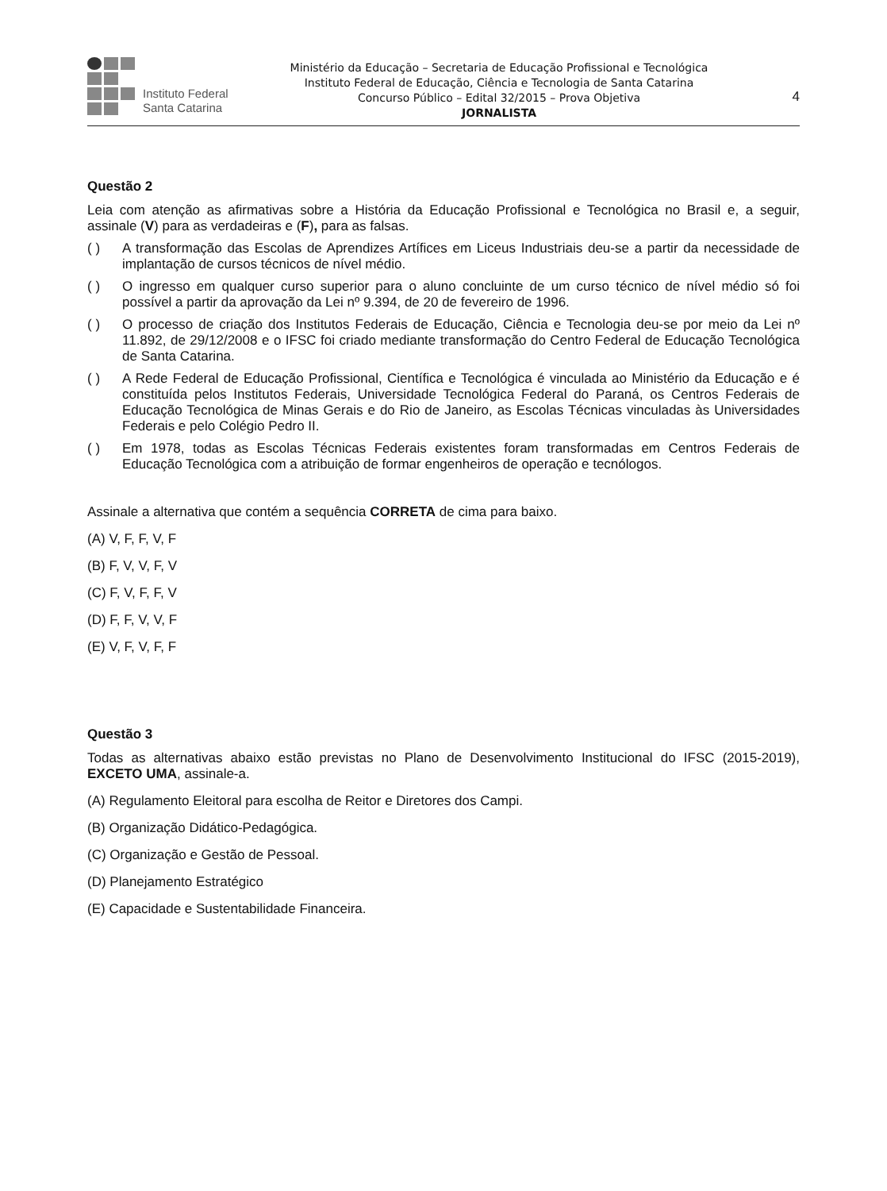Instituto Federal
Santa Catarina
Ministério da Educação – Secretaria de Educação Profissional e Tecnológica
Instituto Federal de Educação, Ciência e Tecnologia de Santa Catarina
Concurso Público – Edital 32/2015 – Prova Objetiva
JORNALISTA
4
Questão 2
Leia com atenção as afirmativas sobre a História da Educação Profissional e Tecnológica no Brasil e, a seguir, assinale (V) para as verdadeiras e (F), para as falsas.
( ) A transformação das Escolas de Aprendizes Artífices em Liceus Industriais deu-se a partir da necessidade de implantação de cursos técnicos de nível médio.
( ) O ingresso em qualquer curso superior para o aluno concluinte de um curso técnico de nível médio só foi possível a partir da aprovação da Lei nº 9.394, de 20 de fevereiro de 1996.
( ) O processo de criação dos Institutos Federais de Educação, Ciência e Tecnologia deu-se por meio da Lei nº 11.892, de 29/12/2008 e o IFSC foi criado mediante transformação do Centro Federal de Educação Tecnológica de Santa Catarina.
( ) A Rede Federal de Educação Profissional, Científica e Tecnológica é vinculada ao Ministério da Educação e é constituída pelos Institutos Federais, Universidade Tecnológica Federal do Paraná, os Centros Federais de Educação Tecnológica de Minas Gerais e do Rio de Janeiro, as Escolas Técnicas vinculadas às Universidades Federais e pelo Colégio Pedro II.
( ) Em 1978, todas as Escolas Técnicas Federais existentes foram transformadas em Centros Federais de Educação Tecnológica com a atribuição de formar engenheiros de operação e tecnólogos.
Assinale a alternativa que contém a sequência CORRETA de cima para baixo.
(A) V, F, F, V, F
(B) F, V, V, F, V
(C) F, V, F, F, V
(D) F, F, V, V, F
(E) V, F, V, F, F
Questão 3
Todas as alternativas abaixo estão previstas no Plano de Desenvolvimento Institucional do IFSC (2015-2019), EXCETO UMA, assinale-a.
(A) Regulamento Eleitoral para escolha de Reitor e Diretores dos Campi.
(B) Organização Didático-Pedagógica.
(C) Organização e Gestão de Pessoal.
(D) Planejamento Estratégico
(E) Capacidade e Sustentabilidade Financeira.